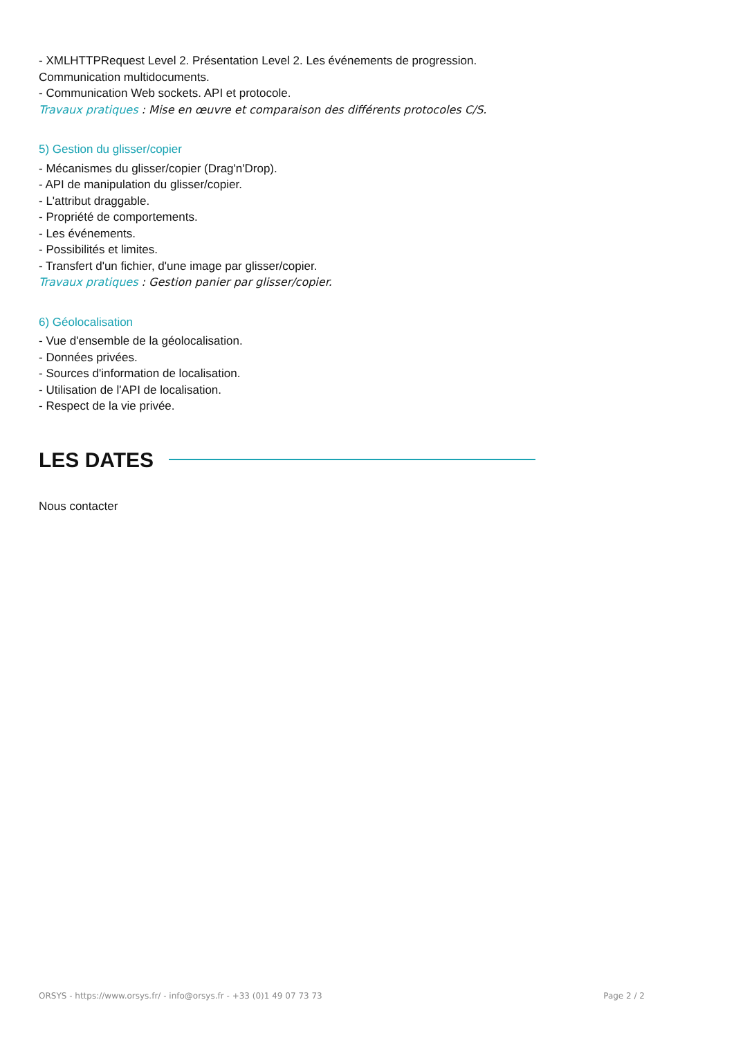- XMLHTTPRequest Level 2. Présentation Level 2. Les événements de progression.
Communication multidocuments.
- Communication Web sockets. API et protocole.
Travaux pratiques : Mise en œuvre et comparaison des différents protocoles C/S.
5) Gestion du glisser/copier
- Mécanismes du glisser/copier (Drag'n'Drop).
- API de manipulation du glisser/copier.
- L'attribut draggable.
- Propriété de comportements.
- Les événements.
- Possibilités et limites.
- Transfert d'un fichier, d'une image par glisser/copier.
Travaux pratiques : Gestion panier par glisser/copier.
6) Géolocalisation
- Vue d'ensemble de la géolocalisation.
- Données privées.
- Sources d'information de localisation.
- Utilisation de l'API de localisation.
- Respect de la vie privée.
LES DATES
Nous contacter
ORSYS - https://www.orsys.fr/ - info@orsys.fr - +33 (0)1 49 07 73 73 Page 2 / 2